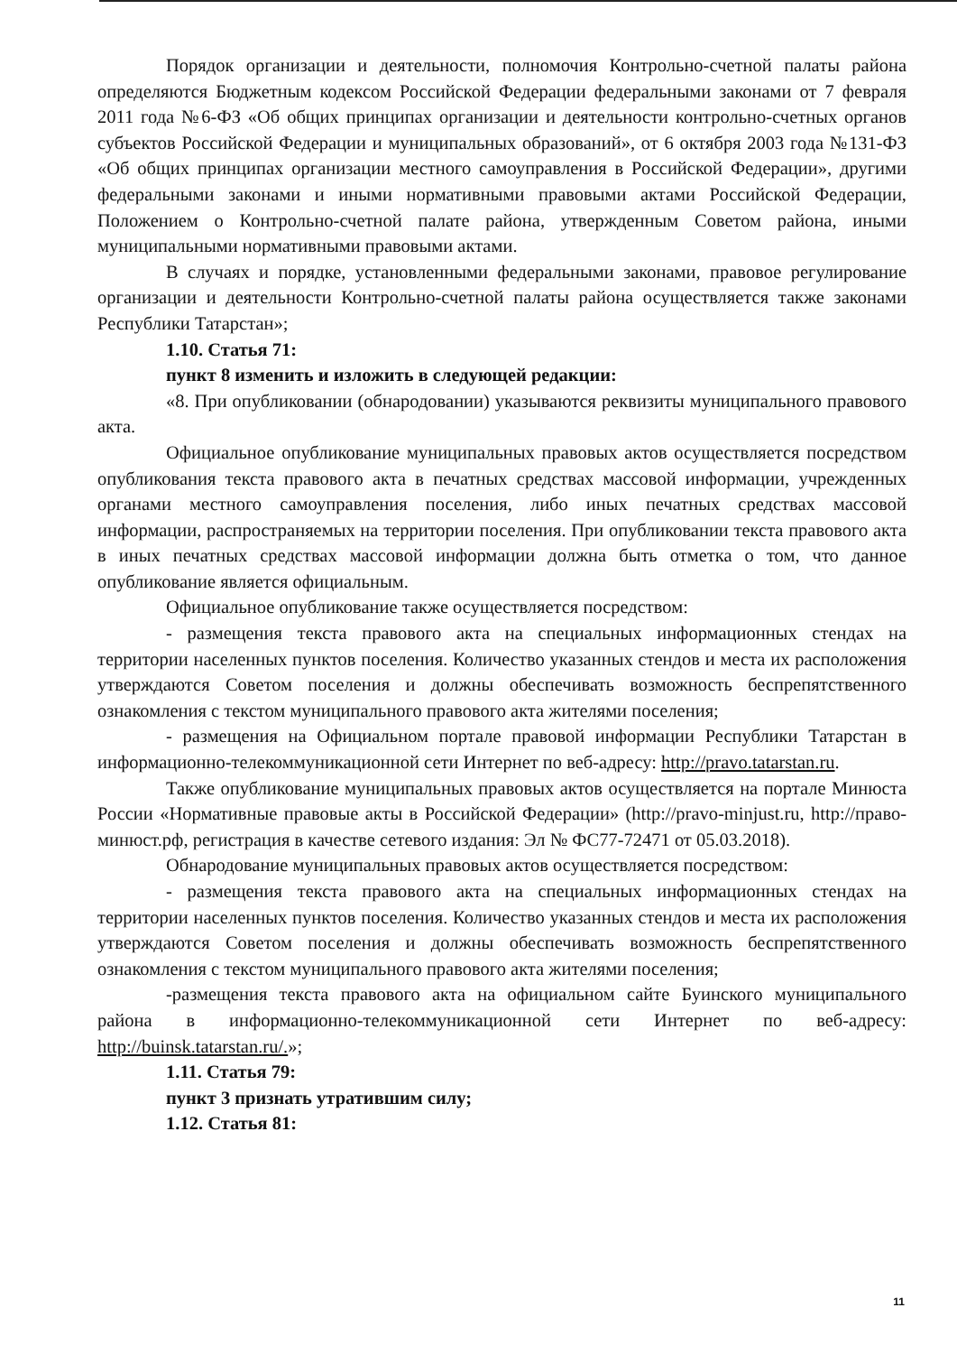Порядок организации и деятельности, полномочия Контрольно-счетной палаты района определяются Бюджетным кодексом Российской Федерации федеральными законами от 7 февраля 2011 года №6-ФЗ «Об общих принципах организации и деятельности контрольно-счетных органов субъектов Российской Федерации и муниципальных образований», от 6 октября 2003 года №131-ФЗ «Об общих принципах организации местного самоуправления в Российской Федерации», другими федеральными законами и иными нормативными правовыми актами Российской Федерации, Положением о Контрольно-счетной палате района, утвержденным Советом района, иными муниципальными нормативными правовыми актами.
В случаях и порядке, установленными федеральными законами, правовое регулирование организации и деятельности Контрольно-счетной палаты района осуществляется также законами Республики Татарстан»;
1.10. Статья 71:
пункт 8 изменить и изложить в следующей редакции:
«8. При опубликовании (обнародовании) указываются реквизиты муниципального правового акта.
Официальное опубликование муниципальных правовых актов осуществляется посредством опубликования текста правового акта в печатных средствах массовой информации, учрежденных органами местного самоуправления поселения, либо иных печатных средствах массовой информации, распространяемых на территории поселения. При опубликовании текста правового акта в иных печатных средствах массовой информации должна быть отметка о том, что данное опубликование является официальным.
Официальное опубликование также осуществляется посредством:
- размещения текста правового акта на специальных информационных стендах на территории населенных пунктов поселения. Количество указанных стендов и места их расположения утверждаются Советом поселения и должны обеспечивать возможность беспрепятственного ознакомления с текстом муниципального правового акта жителями поселения;
- размещения на Официальном портале правовой информации Республики Татарстан в информационно-телекоммуникационной сети Интернет по веб-адресу: http://pravo.tatarstan.ru.
Также опубликование муниципальных правовых актов осуществляется на портале Минюста России «Нормативные правовые акты в Российской Федерации» (http://pravo-minjust.ru, http://право-минюст.рф, регистрация в качестве сетевого издания: Эл № ФС77-72471 от 05.03.2018).
Обнародование муниципальных правовых актов осуществляется посредством:
- размещения текста правового акта на специальных информационных стендах на территории населенных пунктов поселения. Количество указанных стендов и места их расположения утверждаются Советом поселения и должны обеспечивать возможность беспрепятственного ознакомления с текстом муниципального правового акта жителями поселения;
-размещения текста правового акта на официальном сайте Буинского муниципального района в информационно-телекоммуникационной сети Интернет по веб-адресу: http://buinsk.tatarstan.ru/.»;
1.11. Статья 79:
пункт 3 признать утратившим силу;
1.12. Статья 81:
11